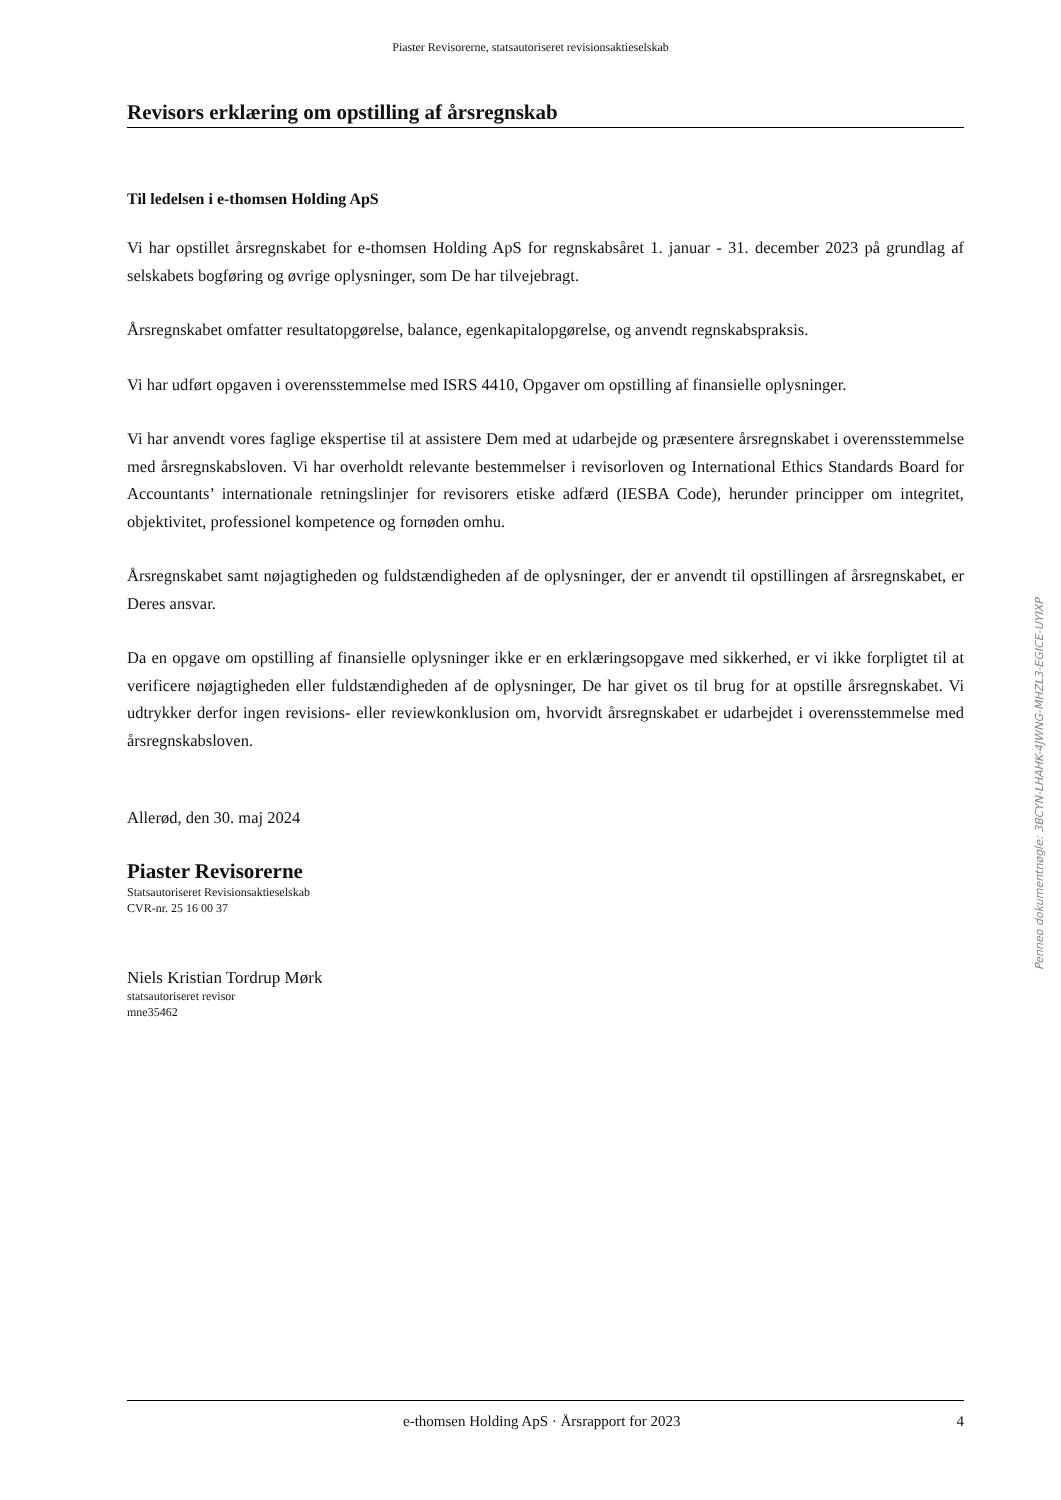Piaster Revisorerne, statsautoriseret revisionsaktieselskab
Revisors erklæring om opstilling af årsregnskab
Til ledelsen i e-thomsen Holding ApS
Vi har opstillet årsregnskabet for e-thomsen Holding ApS for regnskabsåret 1. januar - 31. december 2023 på grundlag af selskabets bogføring og øvrige oplysninger, som De har tilvejebragt.
Årsregnskabet omfatter resultatopgørelse, balance, egenkapitalopgørelse, og anvendt regnskabspraksis.
Vi har udført opgaven i overensstemmelse med ISRS 4410, Opgaver om opstilling af finansielle oplysninger.
Vi har anvendt vores faglige ekspertise til at assistere Dem med at udarbejde og præsentere årsregnskabet i overensstemmelse med årsregnskabsloven. Vi har overholdt relevante bestemmelser i revisorloven og International Ethics Standards Board for Accountants’ internationale retningslinjer for revisorers etiske adfærd (IESBA Code), herunder principper om integritet, objektivitet, professionel kompetence og fornøden omhu.
Årsregnskabet samt nøjagtigheden og fuldstændigheden af de oplysninger, der er anvendt til opstillingen af årsregnskabet, er Deres ansvar.
Da en opgave om opstilling af finansielle oplysninger ikke er en erklæringsopgave med sikkerhed, er vi ikke forpligtet til at verificere nøjagtigheden eller fuldstændigheden af de oplysninger, De har givet os til brug for at opstille årsregnskabet. Vi udtrykker derfor ingen revisions- eller reviewkonklusion om, hvorvidt årsregnskabet er udarbejdet i overensstemmelse med årsregnskabsloven.
Allerød, den 30. maj 2024
Piaster Revisorerne
Statsautoriseret Revisionsaktieselskab
CVR-nr. 25 16 00 37
Niels Kristian Tordrup Mørk
statsautoriseret revisor
mne35462
Penneo dokumentnøgle: 3BCYN-LHAHK-4JWNG-MHZL3-EGICE-UYIXP
e-thomsen Holding ApS · Årsrapport for 2023 4